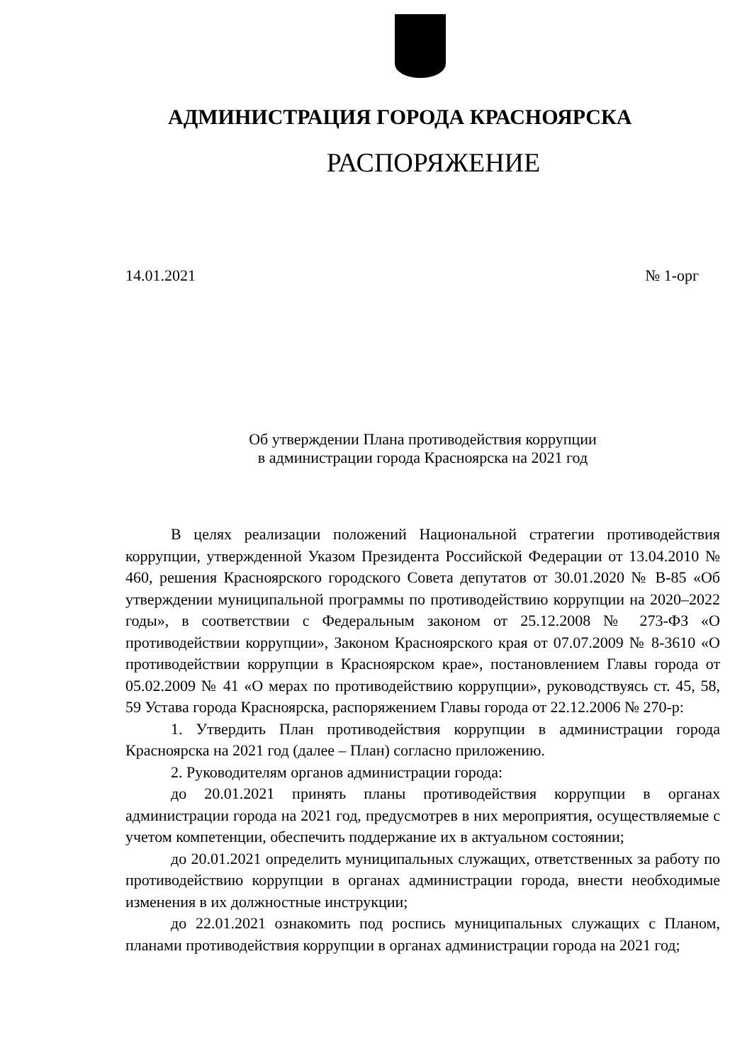АДМИНИСТРАЦИЯ ГОРОДА КРАСНОЯРСКА
РАСПОРЯЖЕНИЕ
14.01.2021 № 1-орг
Об утверждении Плана противодействия коррупции
в администрации города Красноярска на 2021 год
В целях реализации положений Национальной стратегии противодействия коррупции, утвержденной Указом Президента Российской Федерации от 13.04.2010 № 460, решения Красноярского городского Совета депутатов от 30.01.2020 № В-85 «Об утверждении муниципальной программы по противодействию коррупции на 2020–2022 годы», в соответствии с Федеральным законом от 25.12.2008 № 273-ФЗ «О противодействии коррупции», Законом Красноярского края от 07.07.2009 № 8-3610 «О противодействии коррупции в Красноярском крае», постановлением Главы города от 05.02.2009 № 41 «О мерах по противодействию коррупции», руководствуясь ст. 45, 58, 59 Устава города Красноярска, распоряжением Главы города от 22.12.2006 № 270-р:
1. Утвердить План противодействия коррупции в администрации города Красноярска на 2021 год (далее – План) согласно приложению.
2. Руководителям органов администрации города:
до 20.01.2021 принять планы противодействия коррупции в органах администрации города на 2021 год, предусмотрев в них мероприятия, осуществляемые с учетом компетенции, обеспечить поддержание их в актуальном состоянии;
до 20.01.2021 определить муниципальных служащих, ответственных за работу по противодействию коррупции в органах администрации города, внести необходимые изменения в их должностные инструкции;
до 22.01.2021 ознакомить под роспись муниципальных служащих с Планом, планами противодействия коррупции в органах администрации города на 2021 год;